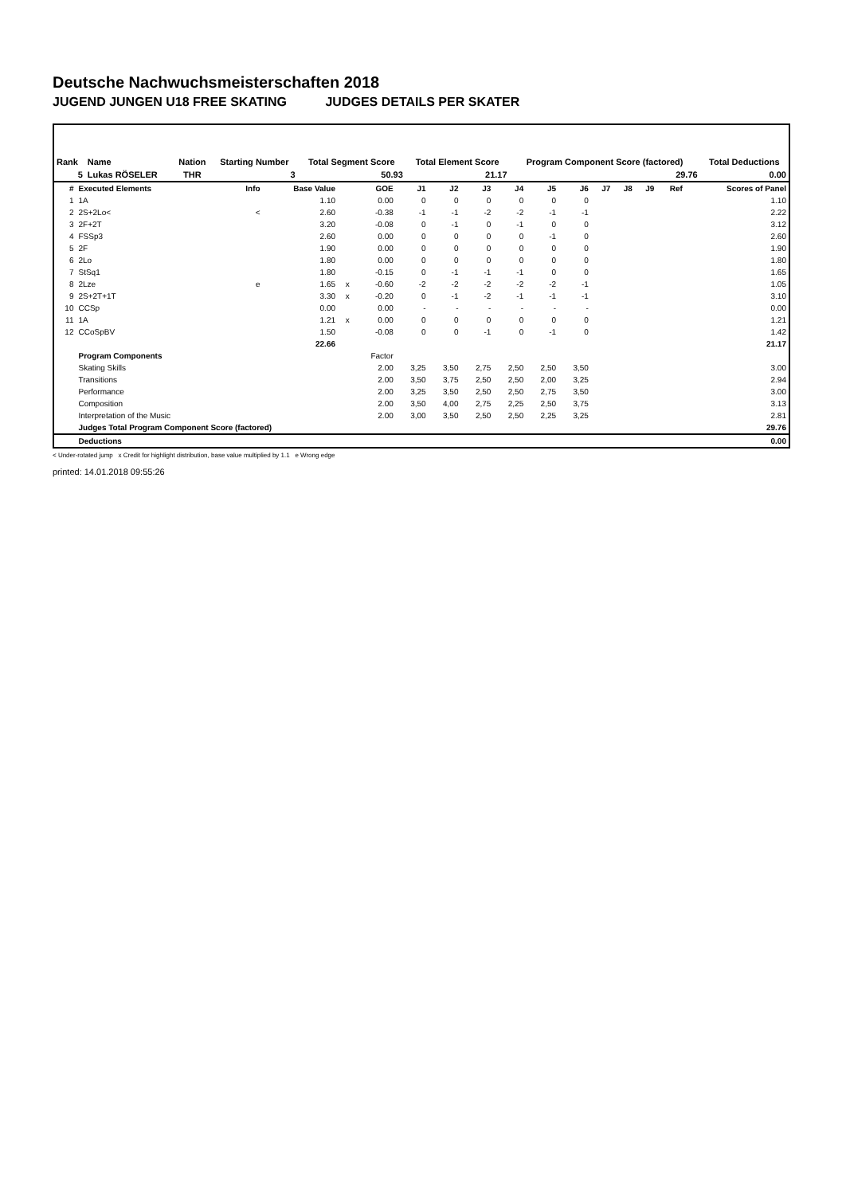Deutsche Nachwuchsmeisterschaften 2018
JUGEND JUNGEN U18 FREE SKATING JUDGES DETAILS PER SKATER
| Rank | Name | Nation | Starting Number | Total Segment Score | Total Element Score | Program Component Score (factored) | Total Deductions |
| --- | --- | --- | --- | --- | --- | --- | --- |
| 5 | Lukas RÖSELER | THR | 3 | 50.93 | 21.17 | 29.76 | 0.00 |
| # | Executed Elements | Info | Base Value | | GOE | J1 | J2 | J3 | J4 | J5 | J6 | J7 | J8 | J9 | Ref | Scores of Panel |
| --- | --- | --- | --- | --- | --- | --- | --- | --- | --- | --- | --- | --- | --- | --- | --- | --- |
| 1 | 1A | | 1.10 | | 0.00 | 0 | 0 | 0 | 0 | 0 | 0 | | | | | 1.10 |
| 2 | 2S+2Lo< | < | 2.60 | | -0.38 | -1 | -1 | -2 | -2 | -1 | -1 | | | | | 2.22 |
| 3 | 2F+2T | | 3.20 | | -0.08 | 0 | -1 | 0 | -1 | 0 | 0 | | | | | 3.12 |
| 4 | FSSp3 | | 2.60 | | 0.00 | 0 | 0 | 0 | 0 | -1 | 0 | | | | | 2.60 |
| 5 | 2F | | 1.90 | | 0.00 | 0 | 0 | 0 | 0 | 0 | 0 | | | | | 1.90 |
| 6 | 2Lo | | 1.80 | | 0.00 | 0 | 0 | 0 | 0 | 0 | 0 | | | | | 1.80 |
| 7 | StSq1 | | 1.80 | | -0.15 | 0 | -1 | -1 | -1 | 0 | 0 | | | | | 1.65 |
| 8 | 2Lze | e | 1.65 | x | -0.60 | -2 | -2 | -2 | -2 | -2 | -1 | | | | | 1.05 |
| 9 | 2S+2T+1T | | 3.30 | x | -0.20 | 0 | -1 | -2 | -1 | -1 | -1 | | | | | 3.10 |
| 10 | CCSp | | 0.00 | | 0.00 | - | - | - | - | - | - | | | | | 0.00 |
| 11 | 1A | | 1.21 | x | 0.00 | 0 | 0 | 0 | 0 | 0 | 0 | | | | | 1.21 |
| 12 | CCoSpBV | | 1.50 | | -0.08 | 0 | 0 | -1 | 0 | -1 | 0 | | | | | 1.42 |
| | | | 22.66 | | | | | | | | | | | | | 21.17 |
| | Program Components | | | | Factor | | | | | | | | | | | |
| | Skating Skills | | | | 2.00 | 3,25 | 3,50 | 2,75 | 2,50 | 2,50 | 3,50 | | | | | 3.00 |
| | Transitions | | | | 2.00 | 3,50 | 3,75 | 2,50 | 2,50 | 2,00 | 3,25 | | | | | 2.94 |
| | Performance | | | | 2.00 | 3,25 | 3,50 | 2,50 | 2,50 | 2,75 | 3,50 | | | | | 3.00 |
| | Composition | | | | 2.00 | 3,50 | 4,00 | 2,75 | 2,25 | 2,50 | 3,75 | | | | | 3.13 |
| | Interpretation of the Music | | | | 2.00 | 3,00 | 3,50 | 2,50 | 2,50 | 2,25 | 3,25 | | | | | 2.81 |
| | Judges Total Program Component Score (factored) | | | | | | | | | | | | | | | 29.76 |
| | Deductions | | | | | | | | | | | | | | | 0.00 |
< Under-rotated jump x Credit for highlight distribution, base value multiplied by 1.1 e Wrong edge
printed: 14.01.2018 09:55:26